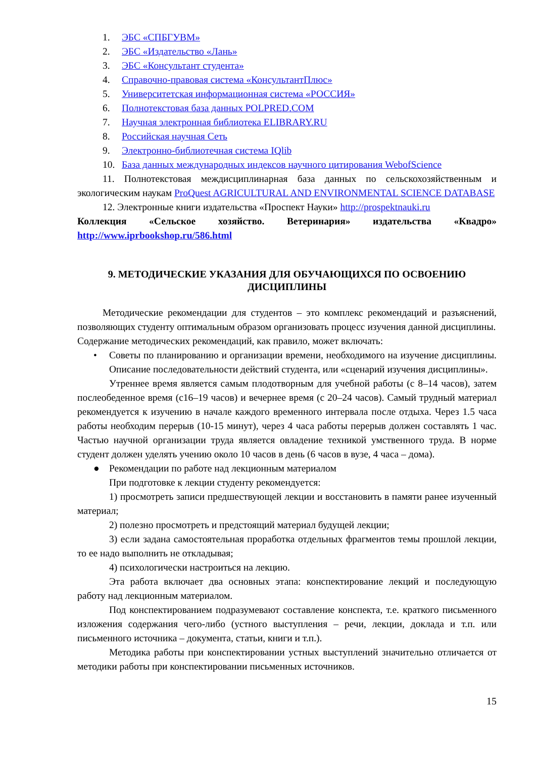1. ЭБС «СПБГУВМ»
2. ЭБС «Издательство «Лань»
3. ЭБС «Консультант студента»
4. Справочно-правовая система «КонсультантПлюс»
5. Университетская информационная система «РОССИЯ»
6. Полнотекстовая база данных POLPRED.COM
7. Научная электронная библиотека ELIBRARY.RU
8. Российская научная Сеть
9. Электронно-библиотечная система IQlib
10. База данных международных индексов научного цитирования WebofScience
11. Полнотекстовая междисциплинарная база данных по сельскохозяйственным и экологическим наукам ProQuest AGRICULTURAL AND ENVIRONMENTAL SCIENCE DATABASE
12. Электронные книги издательства «Проспект Науки» http://prospektnauki.ru
Коллекция «Сельское хозяйство. Ветеринария» издательства «Квадро» http://www.iprbookshop.ru/586.html
9. МЕТОДИЧЕСКИЕ УКАЗАНИЯ ДЛЯ ОБУЧАЮЩИХСЯ ПО ОСВОЕНИЮ ДИСЦИПЛИНЫ
Методические рекомендации для студентов – это комплекс рекомендаций и разъяснений, позволяющих студенту оптимальным образом организовать процесс изучения данной дисциплины.
Содержание методических рекомендаций, как правило, может включать:
•
Советы по планированию и организации времени, необходимого на изучение дисциплины. Описание последовательности действий студента, или «сценарий изучения дисциплины».
Утреннее время является самым плодотворным для учебной работы (с 8–14 часов), затем послеобеденное время (с16–19 часов) и вечернее время (с 20–24 часов). Самый трудный материал рекомендуется к изучению в начале каждого временного интервала после отдыха. Через 1.5 часа работы необходим перерыв (10-15 минут), через 4 часа работы перерыв должен составлять 1 час. Частью научной организации труда является овладение техникой умственного труда. В норме студент должен уделять учению около 10 часов в день (6 часов в вузе, 4 часа – дома).
●
Рекомендации по работе над лекционным материалом
При подготовке к лекции студенту рекомендуется:
1) просмотреть записи предшествующей лекции и восстановить в памяти ранее изученный материал;
2) полезно просмотреть и предстоящий материал будущей лекции;
3) если задана самостоятельная проработка отдельных фрагментов темы прошлой лекции, то ее надо выполнить не откладывая;
4) психологически настроиться на лекцию.
Эта работа включает два основных этапа: конспектирование лекций и последующую работу над лекционным материалом.
Под конспектированием подразумевают составление конспекта, т.е. краткого письменного изложения содержания чего-либо (устного выступления – речи, лекции, доклада и т.п. или письменного источника – документа, статьи, книги и т.п.).
Методика работы при конспектировании устных выступлений значительно отличается от методики работы при конспектировании письменных источников.
15